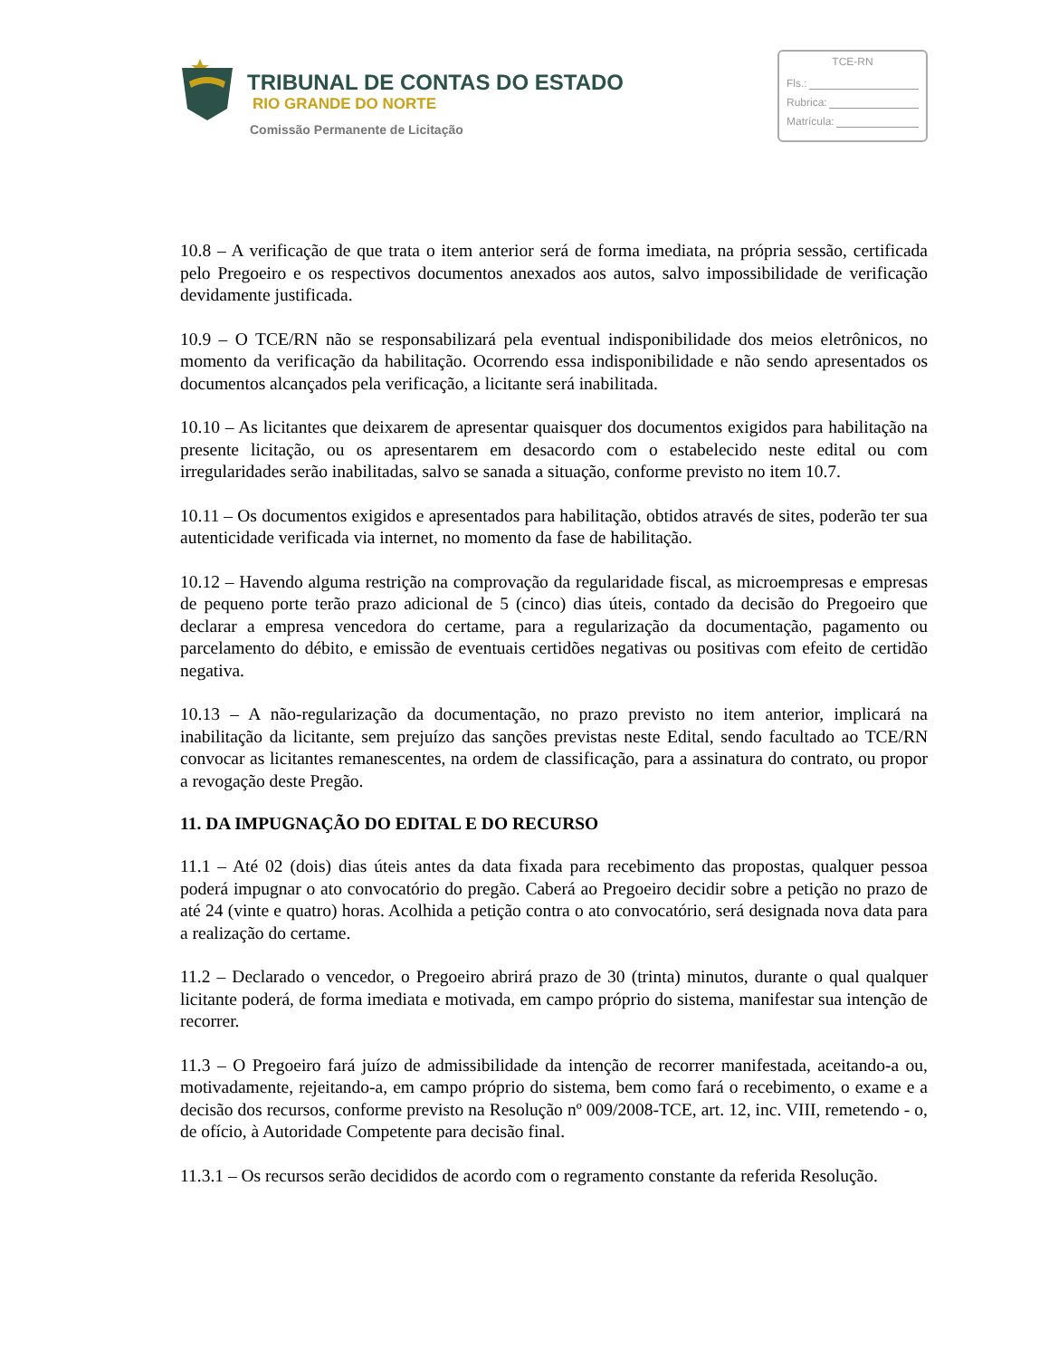TRIBUNAL DE CONTAS DO ESTADO
RIO GRANDE DO NORTE
Comissão Permanente de Licitação
TCE-RN
Fls.:
Rubrica:
Matrícula:
10.8 – A verificação de que trata o item anterior será de forma imediata, na própria sessão, certificada pelo Pregoeiro e os respectivos documentos anexados aos autos, salvo impossibilidade de verificação devidamente justificada.
10.9 – O TCE/RN não se responsabilizará pela eventual indisponibilidade dos meios eletrônicos, no momento da verificação da habilitação. Ocorrendo essa indisponibilidade e não sendo apresentados os documentos alcançados pela verificação, a licitante será inabilitada.
10.10 – As licitantes que deixarem de apresentar quaisquer dos documentos exigidos para habilitação na presente licitação, ou os apresentarem em desacordo com o estabelecido neste edital ou com irregularidades serão inabilitadas, salvo se sanada a situação, conforme previsto no item 10.7.
10.11 – Os documentos exigidos e apresentados para habilitação, obtidos através de sites, poderão ter sua autenticidade verificada via internet, no momento da fase de habilitação.
10.12 – Havendo alguma restrição na comprovação da regularidade fiscal, as microempresas e empresas de pequeno porte terão prazo adicional de 5 (cinco) dias úteis, contado da decisão do Pregoeiro que declarar a empresa vencedora do certame, para a regularização da documentação, pagamento ou parcelamento do débito, e emissão de eventuais certidões negativas ou positivas com efeito de certidão negativa.
10.13 – A não-regularização da documentação, no prazo previsto no item anterior, implicará na inabilitação da licitante, sem prejuízo das sanções previstas neste Edital, sendo facultado ao TCE/RN convocar as licitantes remanescentes, na ordem de classificação, para a assinatura do contrato, ou propor a revogação deste Pregão.
11. DA IMPUGNAÇÃO DO EDITAL E DO RECURSO
11.1 – Até 02 (dois) dias úteis antes da data fixada para recebimento das propostas, qualquer pessoa poderá impugnar o ato convocatório do pregão. Caberá ao Pregoeiro decidir sobre a petição no prazo de até 24 (vinte e quatro) horas. Acolhida a petição contra o ato convocatório, será designada nova data para a realização do certame.
11.2 – Declarado o vencedor, o Pregoeiro abrirá prazo de 30 (trinta) minutos, durante o qual qualquer licitante poderá, de forma imediata e motivada, em campo próprio do sistema, manifestar sua intenção de recorrer.
11.3 – O Pregoeiro fará juízo de admissibilidade da intenção de recorrer manifestada, aceitando-a ou, motivadamente, rejeitando-a, em campo próprio do sistema, bem como fará o recebimento, o exame e a decisão dos recursos, conforme previsto na Resolução nº 009/2008-TCE, art. 12, inc. VIII, remetendo - o, de ofício, à Autoridade Competente para decisão final.
11.3.1 – Os recursos serão decididos de acordo com o regramento constante da referida Resolução.